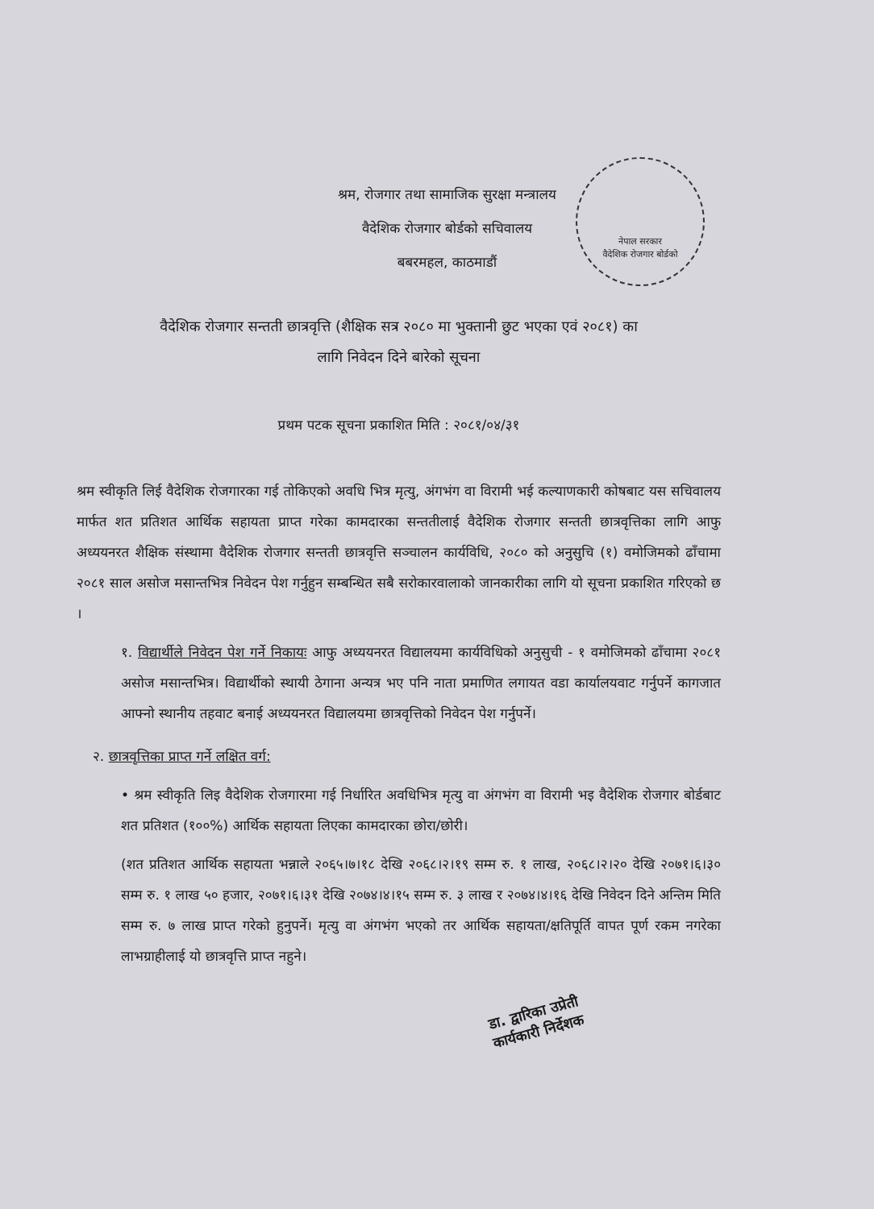श्रम, रोजगार तथा सामाजिक सुरक्षा मन्त्रालय
वैदेशिक रोजगार बोर्डको सचिवालय
बबरमहल, काठमाडौं
नेपाल सरकार
वैदेशिक रोजगार बोर्डको
वैदेशिक रोजगार सन्तती छात्रवृत्ति (शैक्षिक सत्र २०८० मा भुक्तानी छुट भएका एवं २०८१) का
लागि निवेदन दिने बारेको सूचना
प्रथम पटक सूचना प्रकाशित मिति : २०८१/०४/३१
श्रम स्वीकृति लिई वैदेशिक रोजगारका गई तोकिएको अवधि भित्र मृत्यु, अंगभंग वा विरामी भई कल्याणकारी कोषबाट यस सचिवालय मार्फत शत प्रतिशत आर्थिक सहायता प्राप्त गरेका कामदारका सन्ततीलाई वैदेशिक रोजगार सन्तती छात्रवृत्तिका लागि आफु अध्ययनरत शैक्षिक संस्थामा वैदेशिक रोजगार सन्तती छात्रवृत्ति सञ्चालन कार्यविधि, २०८० को अनुसुचि (१) वमोजिमको ढाँचामा २०८१ साल असोज मसान्तभित्र निवेदन पेश गर्नुहुन सम्बन्धित सबै सरोकारवालाको जानकारीका लागि यो सूचना प्रकाशित गरिएको छ ।
१. विद्यार्थीले निवेदन पेश गर्ने निकायः आफु अध्ययनरत विद्यालयमा कार्यविधिको अनुसुची - १ वमोजिमको ढाँचामा २०८१ असोज मसान्तभित्र। विद्यार्थीको स्थायी ठेगाना अन्यत्र भए पनि नाता प्रमाणित लगायत वडा कार्यालयवाट गर्नुपर्ने कागजात आफ्नो स्थानीय तहवाट बनाई अध्ययनरत विद्यालयमा छात्रवृत्तिको निवेदन पेश गर्नुपर्ने।
२. छात्रवृत्तिका प्राप्त गर्ने लक्षित वर्ग:
• श्रम स्वीकृति लिइ वैदेशिक रोजगारमा गई निर्धारित अवधिभित्र मृत्यु वा अंगभंग वा विरामी भइ वैदेशिक रोजगार बोर्डबाट शत प्रतिशत (१००%) आर्थिक सहायता लिएका कामदारका छोरा/छोरी।
(शत प्रतिशत आर्थिक सहायता भन्नाले २०६५।७।१८ देखि २०६८।२।१९ सम्म रु. १ लाख, २०६८।२।२० देखि २०७१।६।३० सम्म रु. १ लाख ५० हजार, २०७१।६।३१ देखि २०७४।४।१५ सम्म रु. ३ लाख र २०७४।४।१६ देखि निवेदन दिने अन्तिम मिति सम्म रु. ७ लाख प्राप्त गरेको हुनुपर्ने। मृत्यु वा अंगभंग भएको तर आर्थिक सहायता/क्षतिपूर्ति वापत पूर्ण रकम नगरेका लाभग्राहीलाई यो छात्रवृत्ति प्राप्त नहुने।
डा. द्वारिका उप्रेती
कार्यकारी निर्देशक